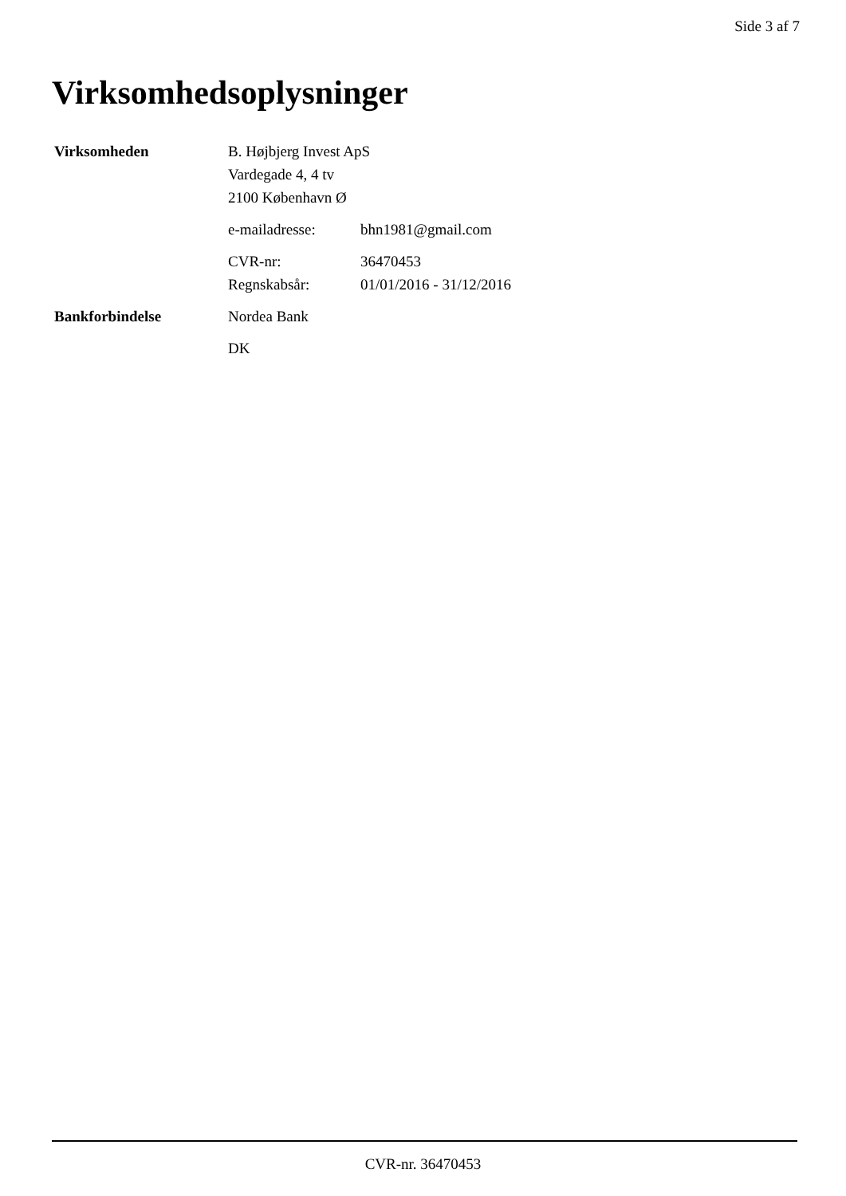Side 3 af 7
Virksomhedsoplysninger
Virksomheden B. Højbjerg Invest ApS
Vardegade 4, 4 tv
2100 København Ø
e-mailadresse: bhn1981@gmail.com
CVR-nr: 36470453
Regnskabsår: 01/01/2016 - 31/12/2016
Bankforbindelse Nordea Bank
DK
CVR-nr. 36470453